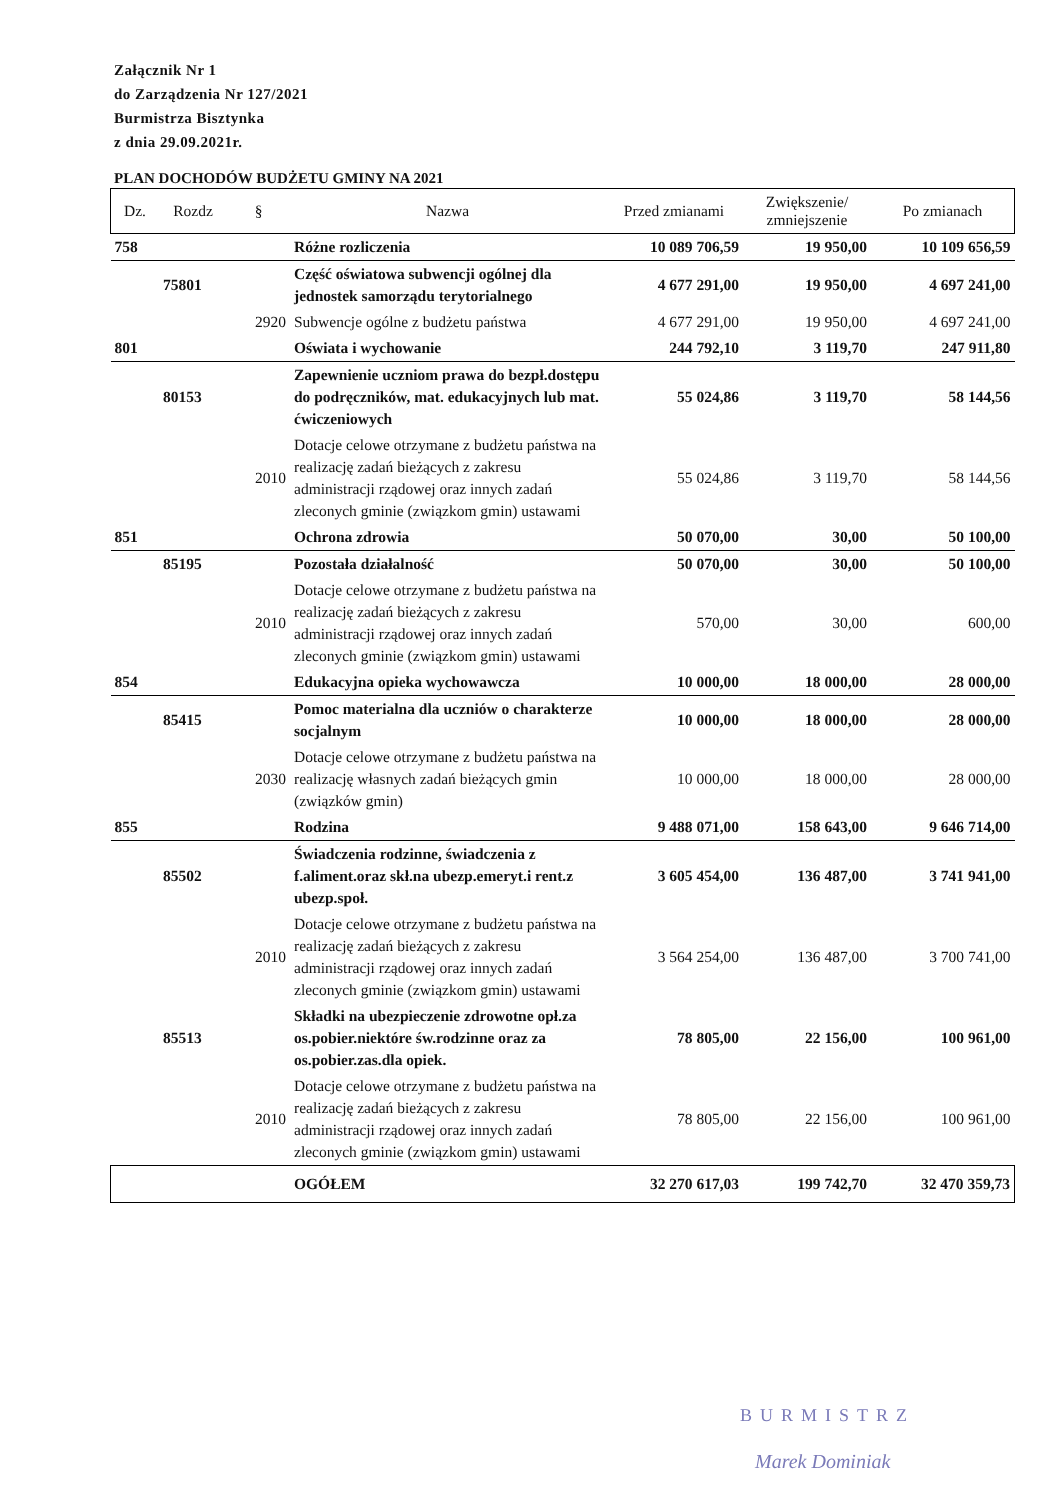Załącznik Nr 1
do Zarządzenia Nr 127/2021
Burmistrza Bisztynka
z dnia 29.09.2021r.
PLAN DOCHODÓW BUDŻETU GMINY NA 2021
| Dz. | Rozdz | § | Nazwa | Przed zmianami | Zwiększenie/ zmniejszenie | Po zmianach |
| --- | --- | --- | --- | --- | --- | --- |
| 758 | | | Różne rozliczenia | 10 089 706,59 | 19 950,00 | 10 109 656,59 |
| | 75801 | | Część oświatowa subwencji ogólnej dla jednostek samorządu terytorialnego | 4 677 291,00 | 19 950,00 | 4 697 241,00 |
| | | 2920 | Subwencje ogólne z budżetu państwa | 4 677 291,00 | 19 950,00 | 4 697 241,00 |
| 801 | | | Oświata i wychowanie | 244 792,10 | 3 119,70 | 247 911,80 |
| | 80153 | | Zapewnienie uczniom prawa do bezpł.dostępu do podręczników, mat. edukacyjnych lub mat. ćwiczeniowych | 55 024,86 | 3 119,70 | 58 144,56 |
| | | 2010 | Dotacje celowe otrzymane z budżetu państwa na realizację zadań bieżących z zakresu administracji rządowej oraz innych zadań zleconych gminie (związkom gmin) ustawami | 55 024,86 | 3 119,70 | 58 144,56 |
| 851 | | | Ochrona zdrowia | 50 070,00 | 30,00 | 50 100,00 |
| | 85195 | | Pozostała działalność | 50 070,00 | 30,00 | 50 100,00 |
| | | 2010 | Dotacje celowe otrzymane z budżetu państwa na realizację zadań bieżących z zakresu administracji rządowej oraz innych zadań zleconych gminie (związkom gmin) ustawami | 570,00 | 30,00 | 600,00 |
| 854 | | | Edukacyjna opieka wychowawcza | 10 000,00 | 18 000,00 | 28 000,00 |
| | 85415 | | Pomoc materialna dla uczniów o charakterze socjalnym | 10 000,00 | 18 000,00 | 28 000,00 |
| | | 2030 | Dotacje celowe otrzymane z budżetu państwa na realizację własnych zadań bieżących gmin (związków gmin) | 10 000,00 | 18 000,00 | 28 000,00 |
| 855 | | | Rodzina | 9 488 071,00 | 158 643,00 | 9 646 714,00 |
| | 85502 | | Świadczenia rodzinne, świadczenia z f.aliment.oraz skł.na ubezp.emeryt.i rent.z ubezp.społ. | 3 605 454,00 | 136 487,00 | 3 741 941,00 |
| | | 2010 | Dotacje celowe otrzymane z budżetu państwa na realizację zadań bieżących z zakresu administracji rządowej oraz innych zadań zleconych gminie (związkom gmin) ustawami | 3 564 254,00 | 136 487,00 | 3 700 741,00 |
| | 85513 | | Składki na ubezpieczenie zdrowotne opł.za os.pobier.niektóre św.rodzinne oraz za os.pobier.zas.dla opiek. | 78 805,00 | 22 156,00 | 100 961,00 |
| | | 2010 | Dotacje celowe otrzymane z budżetu państwa na realizację zadań bieżących z zakresu administracji rządowej oraz innych zadań zleconych gminie (związkom gmin) ustawami | 78 805,00 | 22 156,00 | 100 961,00 |
| | | | OGÓŁEM | 32 270 617,03 | 199 742,70 | 32 470 359,73 |
BURMISTRZ
Marek Dominiak